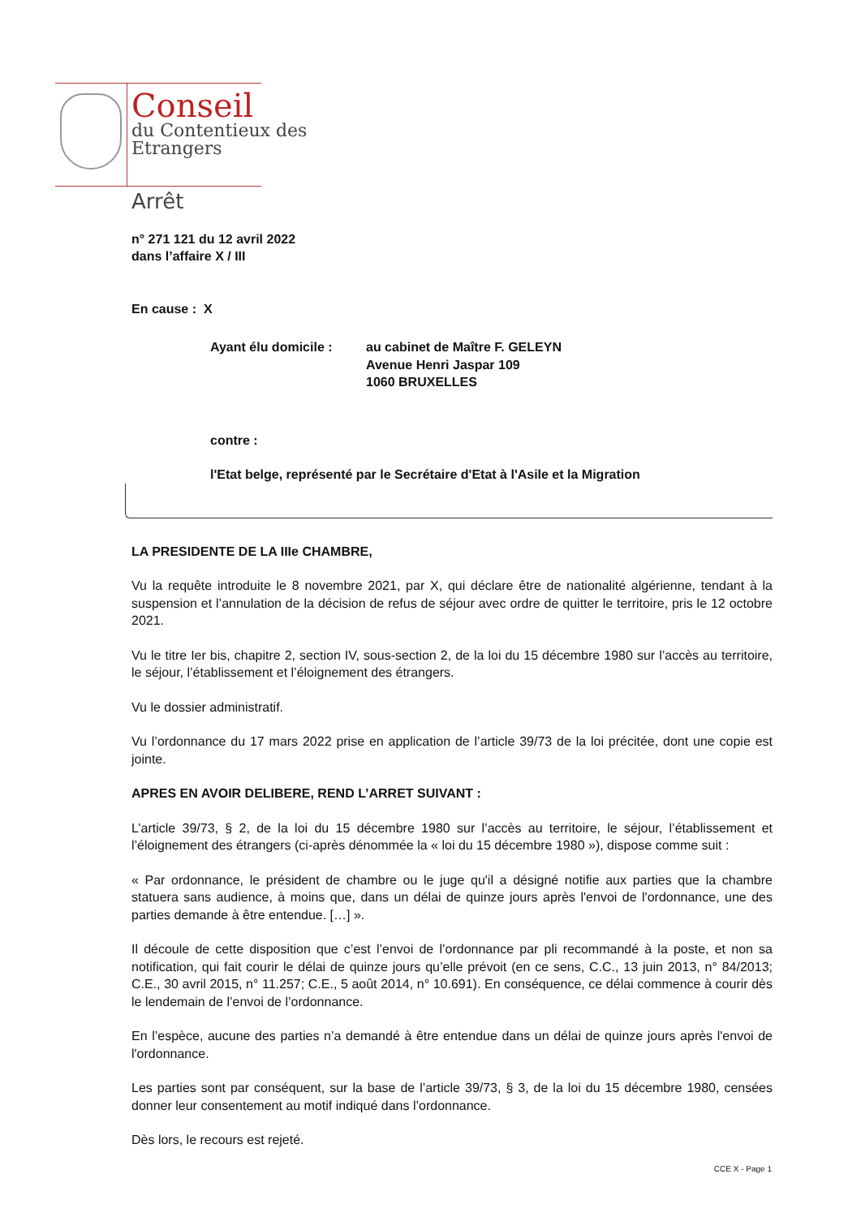Conseil
du Contentieux des
Etrangers
Arrêt
n° 271 121 du 12 avril 2022
dans l’affaire X / III
En cause : X
Ayant élu domicile : au cabinet de Maître F. GELEYN
Avenue Henri Jaspar 109
1060 BRUXELLES
contre :
l'Etat belge, représenté par le Secrétaire d'Etat à l'Asile et la Migration
LA PRESIDENTE DE LA IIIe CHAMBRE,
Vu la requête introduite le 8 novembre 2021, par X, qui déclare être de nationalité algérienne, tendant à la suspension et l’annulation de la décision de refus de séjour avec ordre de quitter le territoire, pris le 12 octobre 2021.
Vu le titre Ier bis, chapitre 2, section IV, sous-section 2, de la loi du 15 décembre 1980 sur l’accès au territoire, le séjour, l’établissement et l’éloignement des étrangers.
Vu le dossier administratif.
Vu l’ordonnance du 17 mars 2022 prise en application de l’article 39/73 de la loi précitée, dont une copie est jointe.
APRES EN AVOIR DELIBERE, REND L’ARRET SUIVANT :
L’article 39/73, § 2, de la loi du 15 décembre 1980 sur l’accès au territoire, le séjour, l’établissement et l’éloignement des étrangers (ci-après dénommée la « loi du 15 décembre 1980 »), dispose comme suit :
« Par ordonnance, le président de chambre ou le juge qu'il a désigné notifie aux parties que la chambre statuera sans audience, à moins que, dans un délai de quinze jours après l'envoi de l'ordonnance, une des parties demande à être entendue. […] ».
Il découle de cette disposition que c’est l’envoi de l’ordonnance par pli recommandé à la poste, et non sa notification, qui fait courir le délai de quinze jours qu’elle prévoit (en ce sens, C.C., 13 juin 2013, n° 84/2013; C.E., 30 avril 2015, n° 11.257; C.E., 5 août 2014, n° 10.691). En conséquence, ce délai commence à courir dès le lendemain de l’envoi de l’ordonnance.
En l’espèce, aucune des parties n’a demandé à être entendue dans un délai de quinze jours après l'envoi de l'ordonnance.
Les parties sont par conséquent, sur la base de l’article 39/73, § 3, de la loi du 15 décembre 1980, censées donner leur consentement au motif indiqué dans l’ordonnance.
Dès lors, le recours est rejeté.
CCE X - Page 1